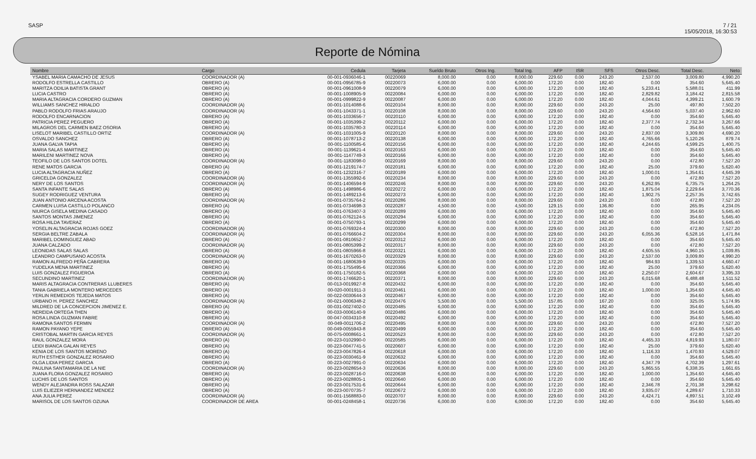SASP 7 / 21
15/05/2018, 16:30:53
Reporte de Nómina
| Nombre | Cargo | Cedula | Tarjeta | Sueldo Bruto | Otros Ing. | Total Ing. | AFP | ISR | SFS | Otros Desc. | Total Desc. | Neto |
| --- | --- | --- | --- | --- | --- | --- | --- | --- | --- | --- | --- | --- |
| YSABEL MARIA CAMACHO DE JESUS | COORDINADOR (A) | 00-001-0936046-1 | 00220069 | 8,000.00 | 0.00 | 8,000.00 | 229.60 | 0.00 | 243.20 | 2,537.00 | 3,009.80 | 4,990.20 |
| RODOLFO ESTRELLA CASTILLO | OBRERO (A) | 00-001-0956785-9 | 00220073 | 6,000.00 | 0.00 | 6,000.00 | 172.20 | 0.00 | 182.40 | 0.00 | 354.60 | 5,645.40 |
| MARITZA ODILIA BATISTA GRANT | OBRERO (A) | 00-001-0961008-9 | 00220079 | 6,000.00 | 0.00 | 6,000.00 | 172.20 | 0.00 | 182.40 | 5,233.41 | 5,588.01 | 411.99 |
| LUCIA CASTRO | OBRERO (A) | 00-001-1008905-9 | 00220084 | 6,000.00 | 0.00 | 6,000.00 | 172.20 | 0.00 | 182.40 | 2,829.82 | 3,184.42 | 2,815.58 |
| MARIA ALTAGRACIA CORDERO GUZMAN | OBRERO (A) | 00-001-0999822-9 | 00220087 | 6,000.00 | 0.00 | 6,000.00 | 172.20 | 0.00 | 182.40 | 4,044.61 | 4,399.21 | 1,600.79 |
| WILLIAMS SANCHEZ HIRALDO | COORDINADOR (A) | 00-001-1014088-6 | 00220104 | 8,000.00 | 0.00 | 8,000.00 | 229.60 | 0.00 | 243.20 | 25.00 | 497.80 | 7,502.20 |
| PABLO RODOLFO FRIAS ARAUJO | COORDINADOR (A) | 00-001-1043371-1 | 00220108 | 8,000.00 | 0.00 | 8,000.00 | 229.60 | 0.00 | 243.20 | 4,564.60 | 5,037.40 | 2,962.60 |
| RODOLFO ENCARNACION | OBRERO (A) | 00-001-1033656-7 | 00220110 | 6,000.00 | 0.00 | 6,000.00 | 172.20 | 0.00 | 182.40 | 0.00 | 354.60 | 5,645.40 |
| PATRICIA PEREZ PEGUERO | OBRERO (A) | 00-001-1035399-2 | 00220112 | 6,000.00 | 0.00 | 6,000.00 | 172.20 | 0.00 | 182.40 | 2,377.74 | 2,732.34 | 3,267.66 |
| MILAGROS DEL CARMEN BAEZ OSORIA | OBRERO (A) | 00-001-1035780-3 | 00220114 | 6,000.00 | 0.00 | 6,000.00 | 172.20 | 0.00 | 182.40 | 0.00 | 354.60 | 5,645.40 |
| LISELOT MARIBEL CASTILLO ORTIZ | COORDINADOR (A) | 00-001-1031005-9 | 00220120 | 8,000.00 | 0.00 | 8,000.00 | 229.60 | 0.00 | 243.20 | 2,837.00 | 3,309.80 | 4,690.20 |
| OSVALDO SANCHEZ | OBRERO (A) | 00-001-1078713-2 | 00220138 | 6,000.00 | 0.00 | 6,000.00 | 172.20 | 0.00 | 182.40 | 4,765.66 | 5,120.26 | 879.74 |
| JUANA GALVA TAPIA | OBRERO (A) | 00-001-1100585-6 | 00220156 | 6,000.00 | 0.00 | 6,000.00 | 172.20 | 0.00 | 182.40 | 4,244.65 | 4,599.25 | 1,400.75 |
| MARIA SALAS MARTINEZ | OBRERO (A) | 00-001-1139621-4 | 00220163 | 6,000.00 | 0.00 | 6,000.00 | 172.20 | 0.00 | 182.40 | 0.00 | 354.60 | 5,645.40 |
| MARILENI MARTINEZ NOVA | OBRERO (A) | 00-001-1147749-3 | 00220166 | 6,000.00 | 0.00 | 6,000.00 | 172.20 | 0.00 | 182.40 | 0.00 | 354.60 | 5,645.40 |
| TEOFILO DE LOS SANTOS DOTEL | COORDINADOR (A) | 00-001-1183098-0 | 00220169 | 8,000.00 | 0.00 | 8,000.00 | 229.60 | 0.00 | 243.20 | 0.00 | 472.80 | 7,527.20 |
| RENE MATOS GARCIA | OBRERO (A) | 00-001-1219174-7 | 00220181 | 6,000.00 | 0.00 | 6,000.00 | 172.20 | 0.00 | 182.40 | 25.00 | 379.60 | 5,620.40 |
| LUCIA ALTAGRACIA NUÑEZ | OBRERO (A) | 00-001-1232316-7 | 00220189 | 6,000.00 | 0.00 | 6,000.00 | 172.20 | 0.00 | 182.40 | 1,000.01 | 1,354.61 | 4,645.39 |
| GRICELDA GONZALEZ | COORDINADOR (A) | 00-001-1355992-6 | 00220234 | 8,000.00 | 0.00 | 8,000.00 | 229.60 | 0.00 | 243.20 | 0.00 | 472.80 | 7,527.20 |
| NERY DE LOS SANTOS | COORDINADOR (A) | 00-001-1406594-9 | 00220246 | 8,000.00 | 0.00 | 8,000.00 | 229.60 | 0.00 | 243.20 | 6,262.95 | 6,735.75 | 1,264.25 |
| SANTA INFANTE SALAS | OBRERO (A) | 00-001-1498986-6 | 00220272 | 6,000.00 | 0.00 | 6,000.00 | 172.20 | 0.00 | 182.40 | 1,875.04 | 2,229.64 | 3,770.36 |
| SUGEY RODRIGUEZ VENTURA | OBRERO (A) | 00-001-1489213-6 | 00220273 | 6,000.00 | 0.00 | 6,000.00 | 172.20 | 0.00 | 182.40 | 1,902.75 | 2,257.35 | 3,742.65 |
| JUAN ANTONIO ARCENA ACOSTA | COORDINADOR (A) | 00-001-0735764-2 | 00220286 | 8,000.00 | 0.00 | 8,000.00 | 229.60 | 0.00 | 243.20 | 0.00 | 472.80 | 7,527.20 |
| CARMEN LUISA CASTILLO POLANCO | OBRERO (A) | 00-001-0734698-3 | 00220287 | 4,500.00 | 0.00 | 4,500.00 | 129.15 | 0.00 | 136.80 | 0.00 | 265.95 | 4,234.05 |
| NIURCA GISELA MEDINA CASADO | OBRERO (A) | 00-001-0763407-3 | 00220289 | 6,000.00 | 0.00 | 6,000.00 | 172.20 | 0.00 | 182.40 | 0.00 | 354.60 | 5,645.40 |
| SANTOS MONTAS JIMENEZ | OBRERO (A) | 00-001-0762124-5 | 00220294 | 6,000.00 | 0.00 | 6,000.00 | 172.20 | 0.00 | 182.40 | 0.00 | 354.60 | 5,645.40 |
| ROSA HILDA TAVERAZ | OBRERO (A) | 00-001-0750793-1 | 00220299 | 6,000.00 | 0.00 | 6,000.00 | 172.20 | 0.00 | 182.40 | 0.00 | 354.60 | 5,645.40 |
| YOSELIN ALTAGRACIA ROJAS GOEZ | COORDINADOR (A) | 00-001-0769324-4 | 00220300 | 8,000.00 | 0.00 | 8,000.00 | 229.60 | 0.00 | 243.20 | 0.00 | 472.80 | 7,527.20 |
| SERGIA BELTRE ZABALA | COORDINADOR (A) | 00-001-0766604-2 | 00220304 | 8,000.00 | 0.00 | 8,000.00 | 229.60 | 0.00 | 243.20 | 6,055.36 | 6,528.16 | 1,471.84 |
| MARIBEL DOMINGUEZ ABAD | OBRERO (A) | 00-001-0810652-7 | 00220312 | 6,000.00 | 0.00 | 6,000.00 | 172.20 | 0.00 | 182.40 | 0.00 | 354.60 | 5,645.40 |
| JUANA CALZADO | COORDINADOR (A) | 00-001-0805399-2 | 00220317 | 8,000.00 | 0.00 | 8,000.00 | 229.60 | 0.00 | 243.20 | 0.00 | 472.80 | 7,527.20 |
| LEONIDAS SALAS SALAS | OBRERO (A) | 00-001-0805966-8 | 00220321 | 6,000.00 | 0.00 | 6,000.00 | 172.20 | 0.00 | 182.40 | 4,605.55 | 4,960.15 | 1,039.85 |
| LEANDRO CAMPUSANO ACOSTA | COORDINADOR (A) | 00-001-1670263-0 | 00220329 | 8,000.00 | 0.00 | 8,000.00 | 229.60 | 0.00 | 243.20 | 2,537.00 | 3,009.80 | 4,990.20 |
| RAMON ALFREDO PEÑA CABRERA | OBRERO (A) | 00-001-1680639-9 | 00220335 | 6,000.00 | 0.00 | 6,000.00 | 172.20 | 0.00 | 182.40 | 984.93 | 1,339.53 | 4,660.47 |
| YUDELKA MENA MARTINEZ | OBRERO (A) | 00-001-1755495-6 | 00220366 | 6,000.00 | 0.00 | 6,000.00 | 172.20 | 0.00 | 182.40 | 25.00 | 379.60 | 5,620.40 |
| LUIS GONZALEZ FIGUEROA | OBRERO (A) | 00-001-1750182-5 | 00220368 | 6,000.00 | 0.00 | 6,000.00 | 172.20 | 0.00 | 182.40 | 2,250.07 | 2,604.67 | 3,395.33 |
| SECUNDINO MARTINEZ | COORDINADOR (A) | 00-001-1746620-1 | 00220371 | 8,000.00 | 0.00 | 8,000.00 | 229.60 | 0.00 | 243.20 | 6,015.68 | 6,488.48 | 1,511.52 |
| MARIS ALTAGRACIA CONTRERAS LLUBERES | OBRERO (A) | 00-013-0019927-8 | 00220432 | 6,000.00 | 0.00 | 6,000.00 | 172.20 | 0.00 | 182.40 | 0.00 | 354.60 | 5,645.40 |
| TANIA GABRIELA MONTERO MERCEDES | OBRERO (A) | 00-020-0001911-3 | 00220461 | 6,000.00 | 0.00 | 6,000.00 | 172.20 | 0.00 | 182.40 | 1,000.00 | 1,354.60 | 4,645.40 |
| YERLIN REMEDIOS TEJEDA MATOS | OBRERO (A) | 00-022-0030644-3 | 00220467 | 6,000.00 | 0.00 | 6,000.00 | 172.20 | 0.00 | 182.40 | 0.00 | 354.60 | 5,645.40 |
| URBANO H. PEREZ SANCHEZ | COORDINADOR (A) | 00-021-0006348-2 | 00220476 | 5,500.00 | 0.00 | 5,500.00 | 157.85 | 0.00 | 167.20 | 0.00 | 325.05 | 5,174.95 |
| MILDRED DE LA CONCEPCION JIMENEZ E. | OBRERO (A) | 00-031-0027402-0 | 00220485 | 6,000.00 | 0.00 | 6,000.00 | 172.20 | 0.00 | 182.40 | 0.00 | 354.60 | 5,645.40 |
| NEREIDA ORTEGA THEN | OBRERO (A) | 00-033-0006140-9 | 00220486 | 6,000.00 | 0.00 | 6,000.00 | 172.20 | 0.00 | 182.40 | 0.00 | 354.60 | 5,645.40 |
| ROSA LINDA GUZMAN FABRE | OBRERO (A) | 00-047-0034310-8 | 00220492 | 6,000.00 | 0.00 | 6,000.00 | 172.20 | 0.00 | 182.40 | 0.00 | 354.60 | 5,645.40 |
| RAMONA SANTOS FERMIN | COORDINADOR (A) | 00-049-0011706-2 | 00220495 | 8,000.00 | 0.00 | 8,000.00 | 229.60 | 0.00 | 243.20 | 0.00 | 472.80 | 7,527.20 |
| RAMON PAYANO YEPE | OBRERO (A) | 00-049-0055943-8 | 00220499 | 6,000.00 | 0.00 | 6,000.00 | 172.20 | 0.00 | 182.40 | 0.00 | 354.60 | 5,645.40 |
| CRISTOBAL MARTIN GARCIA REYES | COORDINADOR (A) | 00-075-0008661-1 | 00220523 | 8,000.00 | 0.00 | 8,000.00 | 229.60 | 0.00 | 243.20 | 0.00 | 472.80 | 7,527.20 |
| RAUL GONZALEZ MORA | OBRERO (A) | 00-223-0102990-0 | 00220585 | 6,000.00 | 0.00 | 6,000.00 | 172.20 | 0.00 | 182.40 | 4,465.33 | 4,819.93 | 1,180.07 |
| LEIDI BIANCA GALAN REYES | OBRERO (A) | 00-223-0047741-5 | 00220607 | 6,000.00 | 0.00 | 6,000.00 | 172.20 | 0.00 | 182.40 | 25.00 | 379.60 | 5,620.40 |
| KENIA DE LOS SANTOS MORENO | OBRERO (A) | 00-223-0047826-4 | 00220618 | 6,000.00 | 0.00 | 6,000.00 | 172.20 | 0.00 | 182.40 | 1,116.33 | 1,470.93 | 4,529.07 |
| RUTH ESTHER GONZALEZ ROSARIO | OBRERO (A) | 00-223-0030461-9 | 00220632 | 6,000.00 | 0.00 | 6,000.00 | 172.20 | 0.00 | 182.40 | 0.00 | 354.60 | 5,645.40 |
| OLGA LIDIA PEREZ GARCIA | OBRERO (A) | 00-223-0027991-0 | 00220634 | 6,000.00 | 0.00 | 6,000.00 | 172.20 | 0.00 | 182.40 | 4,347.79 | 4,702.39 | 1,297.61 |
| PAULINA SANTAMARIA DE LA NIE | COORDINADOR (A) | 00-223-0028654-3 | 00220636 | 8,000.00 | 0.00 | 8,000.00 | 229.60 | 0.00 | 243.20 | 5,865.55 | 6,338.35 | 1,661.65 |
| JUANA FLORA GONZALEZ ROSARIO | OBRERO (A) | 00-223-0028716-0 | 00220638 | 6,000.00 | 0.00 | 6,000.00 | 172.20 | 0.00 | 182.40 | 1,000.00 | 1,354.60 | 4,645.40 |
| LUCHIS DE LOS SANTOS | OBRERO (A) | 00-223-0028805-1 | 00220640 | 6,000.00 | 0.00 | 6,000.00 | 172.20 | 0.00 | 182.40 | 0.00 | 354.60 | 5,645.40 |
| WENDY ALEJANDRA ROSS SALAZAR | OBRERO (A) | 00-223-0017531-6 | 00220644 | 6,000.00 | 0.00 | 6,000.00 | 172.20 | 0.00 | 182.40 | 2,346.78 | 2,701.38 | 3,298.62 |
| LUIS ELIEZER HERNANDEZ MENDEZ | OBRERO (A) | 00-223-0070735-7 | 00220672 | 6,000.00 | 0.00 | 6,000.00 | 172.20 | 0.00 | 182.40 | 3,935.07 | 4,289.67 | 1,710.33 |
| ANA JULIA PEREZ | COORDINADOR (A) | 00-001-1568883-0 | 00220707 | 8,000.00 | 0.00 | 8,000.00 | 229.60 | 0.00 | 243.20 | 4,424.71 | 4,897.51 | 3,102.49 |
| MARISOL DE LOS SANTOS OZUNA | COORDINADOR DE AREA | 00-001-0248458-1 | 00220736 | 6,000.00 | 0.00 | 6,000.00 | 172.20 | 0.00 | 182.40 | 0.00 | 354.60 | 5,645.40 |